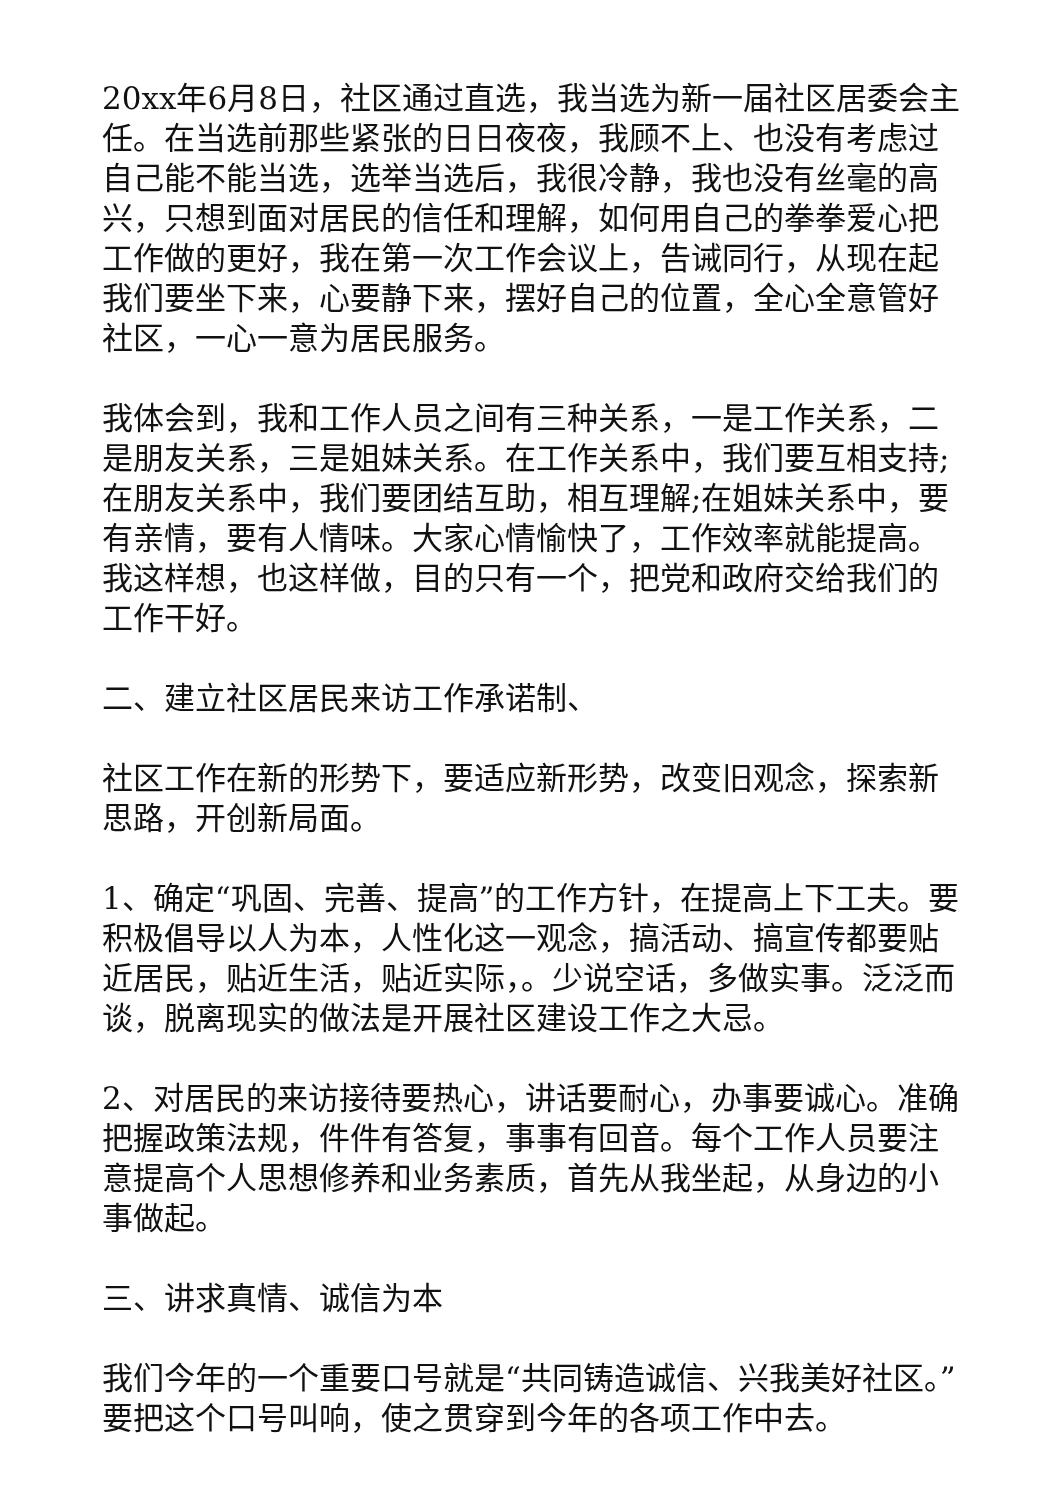20xx年6月8日，社区通过直选，我当选为新一届社区居委会主任。在当选前那些紧张的日日夜夜，我顾不上、也没有考虑过自己能不能当选，选举当选后，我很冷静，我也没有丝毫的高兴，只想到面对居民的信任和理解，如何用自己的拳拳爱心把工作做的更好，我在第一次工作会议上，告诫同行，从现在起我们要坐下来，心要静下来，摆好自己的位置，全心全意管好社区，一心一意为居民服务。
我体会到，我和工作人员之间有三种关系，一是工作关系，二是朋友关系，三是姐妹关系。在工作关系中，我们要互相支持;在朋友关系中，我们要团结互助，相互理解;在姐妹关系中，要有亲情，要有人情味。大家心情愉快了，工作效率就能提高。我这样想，也这样做，目的只有一个，把党和政府交给我们的工作干好。
二、建立社区居民来访工作承诺制、
社区工作在新的形势下，要适应新形势，改变旧观念，探索新思路，开创新局面。
1、确定“巩固、完善、提高”的工作方针，在提高上下工夫。要积极倡导以人为本，人性化这一观念，搞活动、搞宣传都要贴近居民，贴近生活，贴近实际，。少说空话，多做实事。泛泛而谈，脱离现实的做法是开展社区建设工作之大忌。
2、对居民的来访接待要热心，讲话要耐心，办事要诚心。准确把握政策法规，件件有答复，事事有回音。每个工作人员要注意提高个人思想修养和业务素质，首先从我坐起，从身边的小事做起。
三、讲求真情、诚信为本
我们今年的一个重要口号就是“共同铸造诚信、兴我美好社区。”要把这个口号叫响，使之贯穿到今年的各项工作中去。